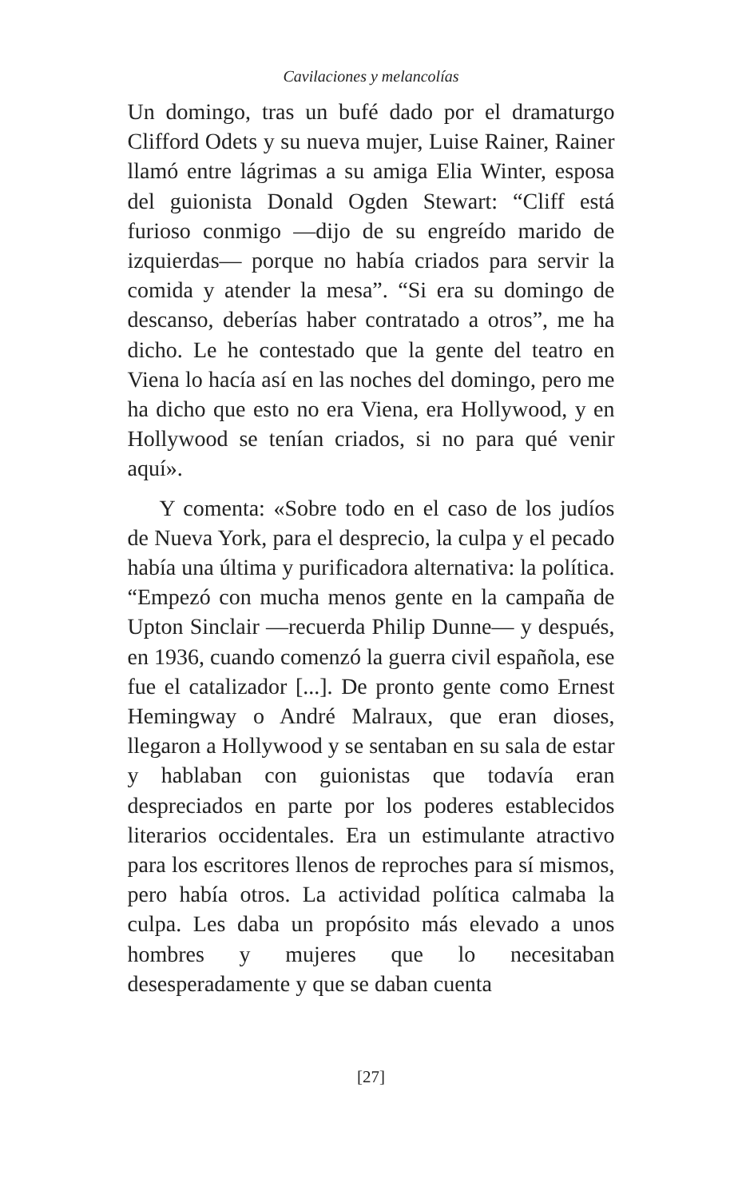Cavilaciones y melancolías
Un domingo, tras un bufé dado por el dramaturgo Clifford Odets y su nueva mujer, Luise Rainer, Rainer llamó entre lágrimas a su amiga Elia Winter, esposa del guionista Donald Ogden Stewart: “Cliff está furioso conmigo —dijo de su engreído marido de izquierdas— porque no había criados para servir la comida y atender la mesa”. “Si era su domingo de descanso, deberías haber contratado a otros”, me ha dicho. Le he contestado que la gente del teatro en Viena lo hacía así en las noches del domingo, pero me ha dicho que esto no era Viena, era Hollywood, y en Hollywood se tenían criados, si no para qué venir aquí».
Y comenta: «Sobre todo en el caso de los judíos de Nueva York, para el desprecio, la culpa y el pecado había una última y purificadora alternativa: la política. “Empezó con mucha menos gente en la campaña de Upton Sinclair —recuerda Philip Dunne— y después, en 1936, cuando comenzó la guerra civil española, ese fue el catalizador [...]. De pronto gente como Ernest Hemingway o André Malraux, que eran dioses, llegaron a Hollywood y se sentaban en su sala de estar y hablaban con guionistas que todavía eran despreciados en parte por los poderes establecidos literarios occidentales. Era un estimulante atractivo para los escritores llenos de reproches para sí mismos, pero había otros. La actividad política calmaba la culpa. Les daba un propósito más elevado a unos hombres y mujeres que lo necesitaban desesperadamente y que se daban cuenta
[27]